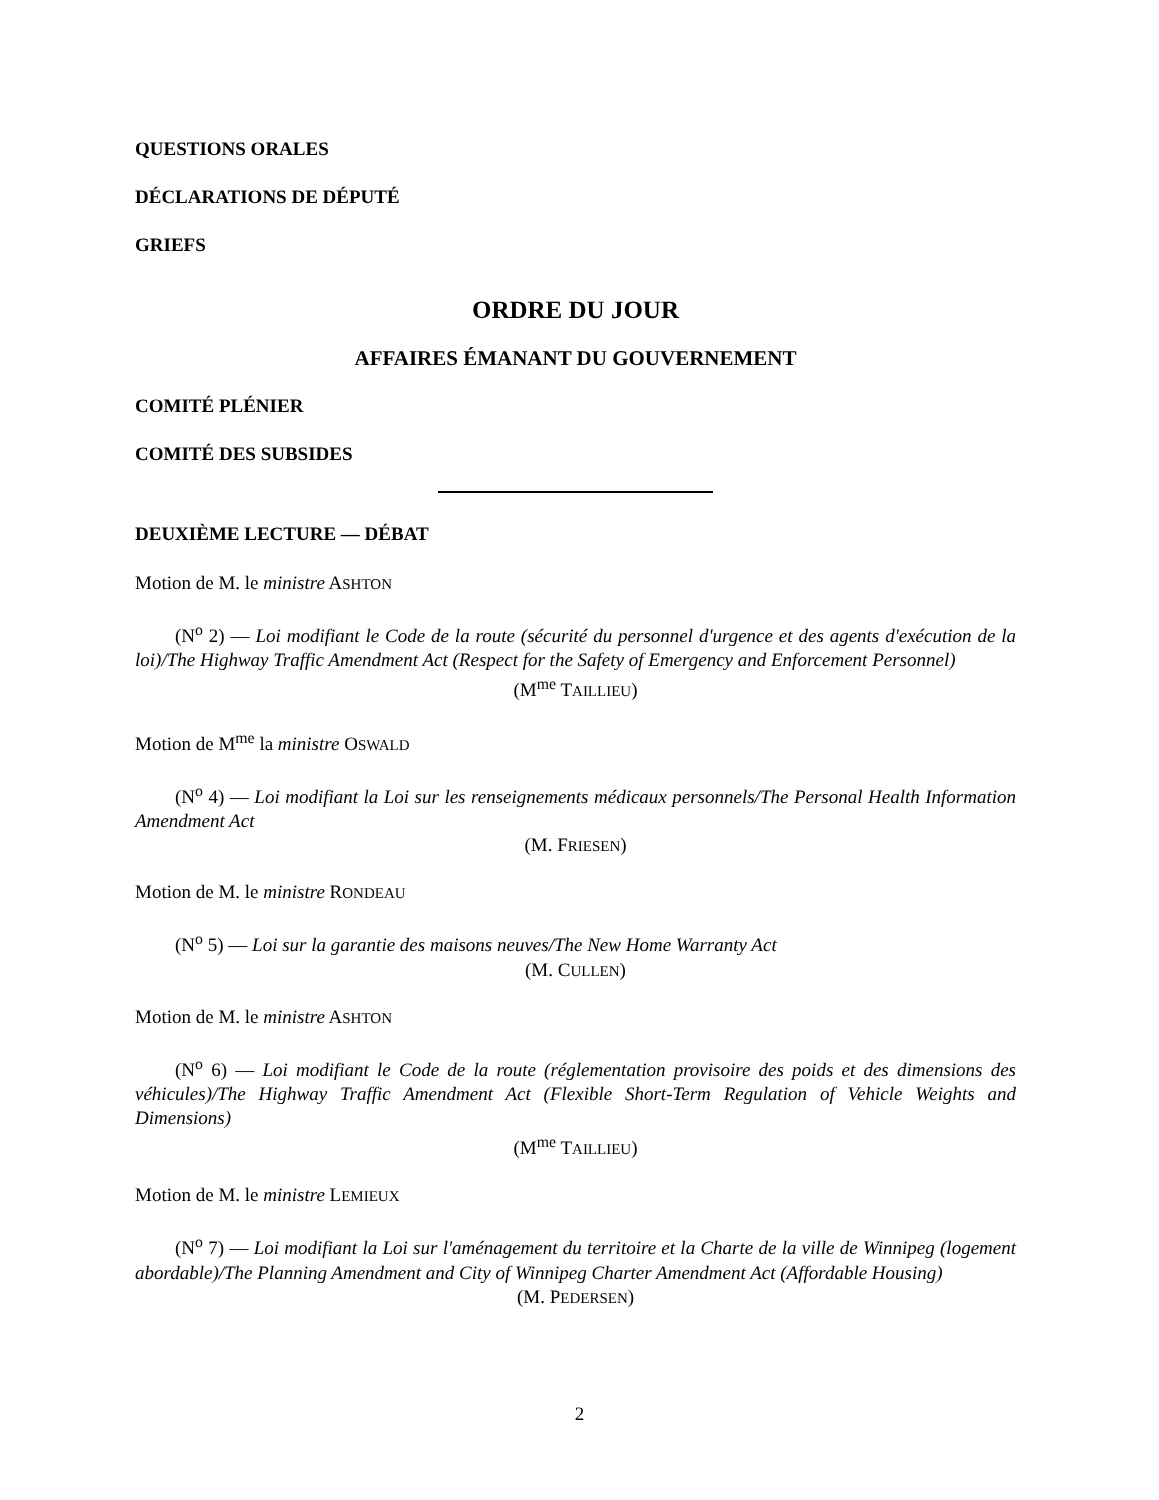QUESTIONS ORALES
DÉCLARATIONS DE DÉPUTÉ
GRIEFS
ORDRE DU JOUR
AFFAIRES ÉMANANT DU GOUVERNEMENT
COMITÉ PLÉNIER
COMITÉ DES SUBSIDES
DEUXIÈME LECTURE — DÉBAT
Motion de M. le ministre ASHTON
(N<sup>o</sup> 2) — Loi modifiant le Code de la route (sécurité du personnel d'urgence et des agents d'exécution de la loi)/The Highway Traffic Amendment Act (Respect for the Safety of Emergency and Enforcement Personnel)
(M<sup>me</sup> TAILLIEU)
Motion de M<sup>me</sup> la ministre OSWALD
(N<sup>o</sup> 4) — Loi modifiant la Loi sur les renseignements médicaux personnels/The Personal Health Information Amendment Act
(M. FRIESEN)
Motion de M. le ministre RONDEAU
(N<sup>o</sup> 5) — Loi sur la garantie des maisons neuves/The New Home Warranty Act
(M. CULLEN)
Motion de M. le ministre ASHTON
(N<sup>o</sup> 6) — Loi modifiant le Code de la route (réglementation provisoire des poids et des dimensions des véhicules)/The Highway Traffic Amendment Act (Flexible Short-Term Regulation of Vehicle Weights and Dimensions)
(M<sup>me</sup> TAILLIEU)
Motion de M. le ministre LEMIEUX
(N<sup>o</sup> 7) — Loi modifiant la Loi sur l'aménagement du territoire et la Charte de la ville de Winnipeg (logement abordable)/The Planning Amendment and City of Winnipeg Charter Amendment Act (Affordable Housing)
(M. PEDERSEN)
2